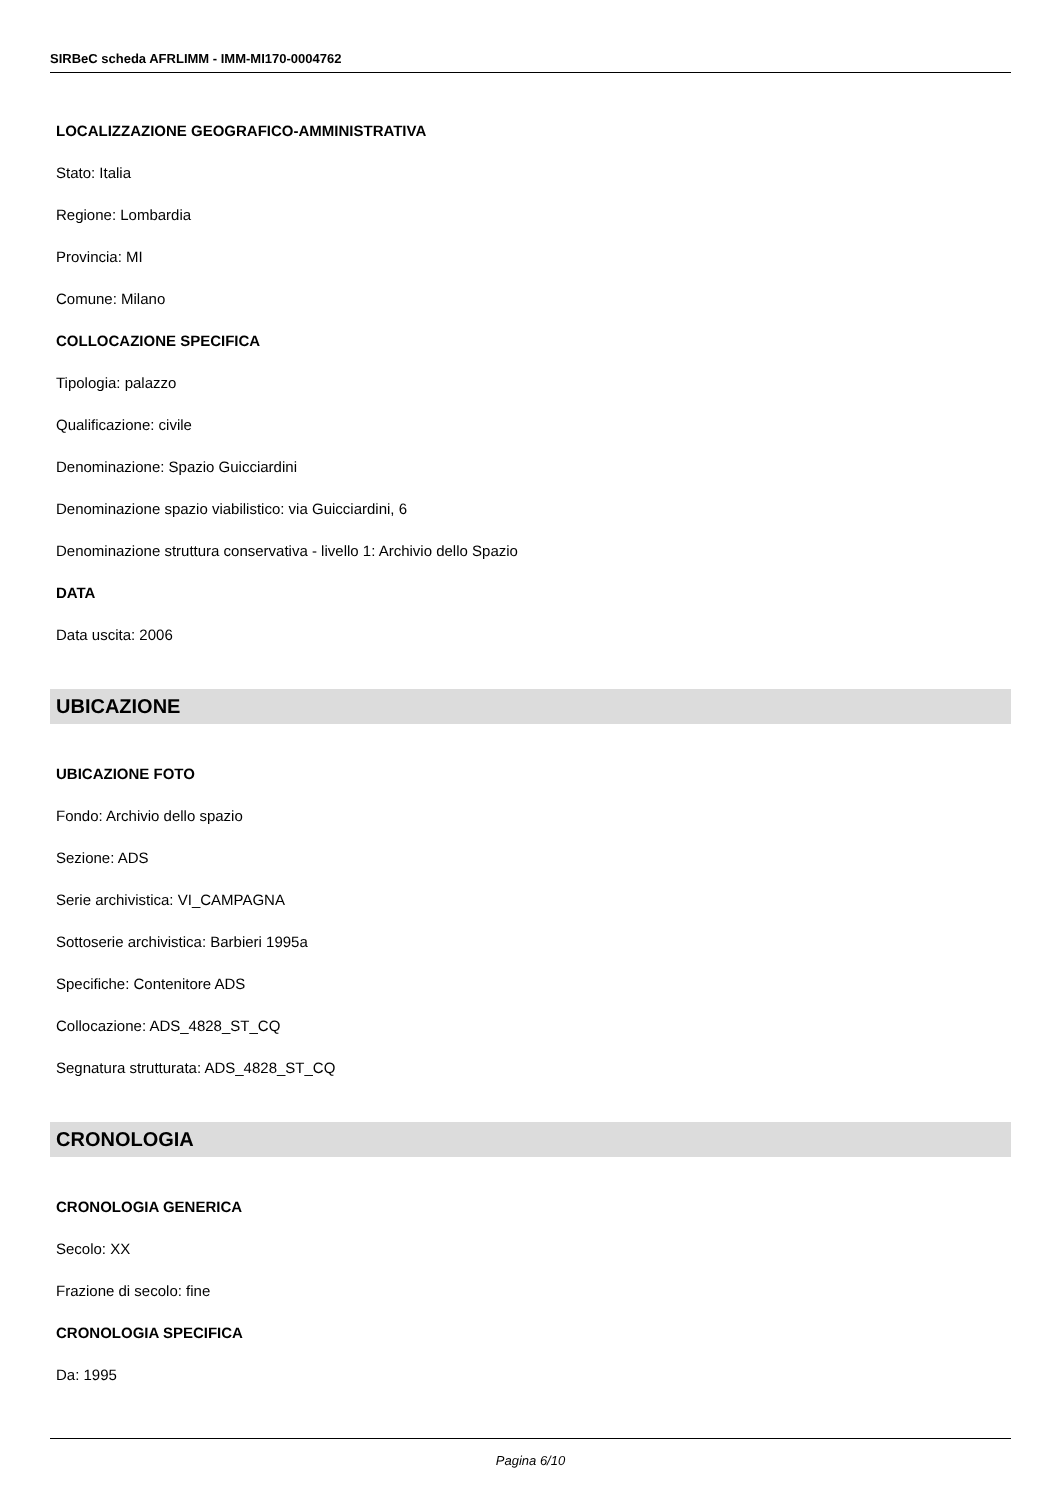SIRBeC scheda AFRLIMM - IMM-MI170-0004762
LOCALIZZAZIONE GEOGRAFICO-AMMINISTRATIVA
Stato: Italia
Regione: Lombardia
Provincia: MI
Comune: Milano
COLLOCAZIONE SPECIFICA
Tipologia: palazzo
Qualificazione: civile
Denominazione: Spazio Guicciardini
Denominazione spazio viabilistico: via Guicciardini, 6
Denominazione struttura conservativa - livello 1: Archivio dello Spazio
DATA
Data uscita: 2006
UBICAZIONE
UBICAZIONE FOTO
Fondo: Archivio dello spazio
Sezione: ADS
Serie archivistica: VI_CAMPAGNA
Sottoserie archivistica: Barbieri 1995a
Specifiche: Contenitore ADS
Collocazione: ADS_4828_ST_CQ
Segnatura strutturata: ADS_4828_ST_CQ
CRONOLOGIA
CRONOLOGIA GENERICA
Secolo: XX
Frazione di secolo: fine
CRONOLOGIA SPECIFICA
Da: 1995
Pagina 6/10